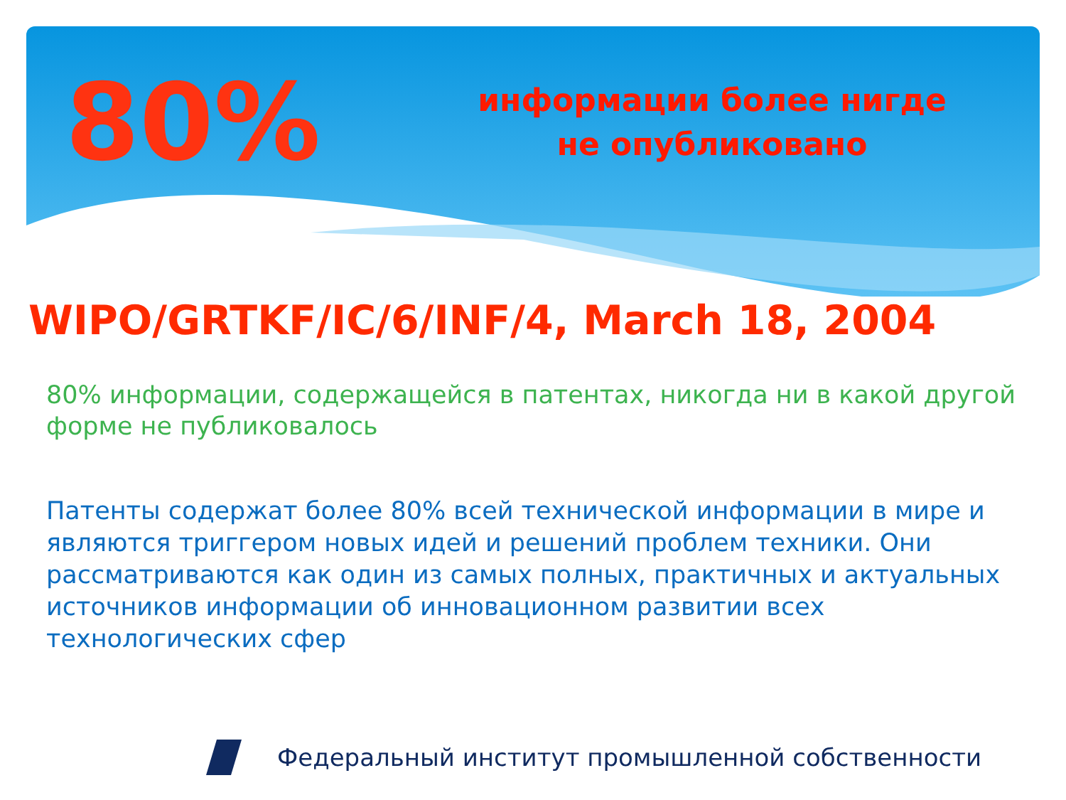80%
информации более нигде не опубликовано
WIPO/GRTKF/IC/6/INF/4, March 18, 2004
80% информации, содержащейся в патентах, никогда ни в какой другой форме не публиковалось
Патенты содержат более 80% всей технической информации в мире и являются триггером новых идей и решений проблем техники. Они рассматриваются как один из самых полных, практичных и актуальных источников информации об инновационном развитии всех технологических сфер
Федеральный институт промышленной собственности